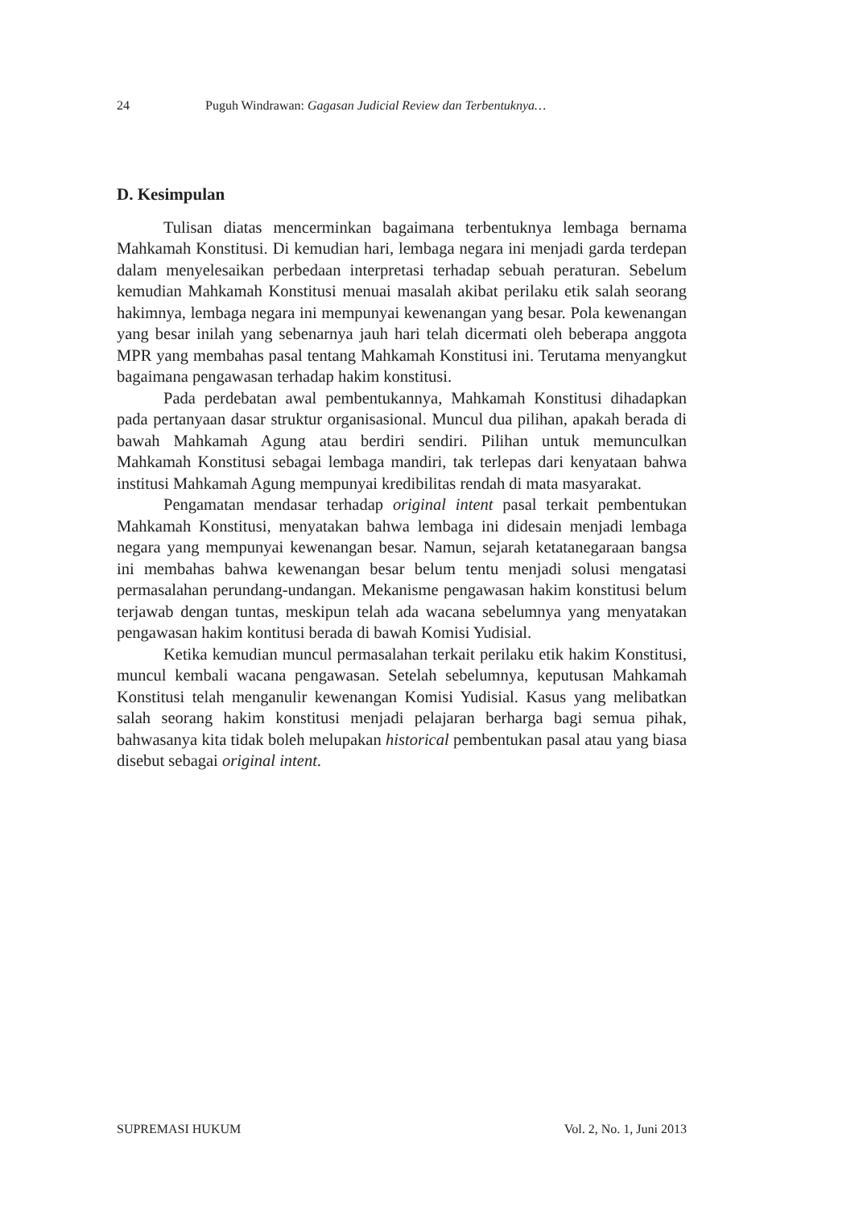24 Puguh Windrawan: Gagasan Judicial Review dan Terbentuknya…
D. Kesimpulan
Tulisan diatas mencerminkan bagaimana terbentuknya lembaga bernama Mahkamah Konstitusi. Di kemudian hari, lembaga negara ini menjadi garda terdepan dalam menyelesaikan perbedaan interpretasi terhadap sebuah peraturan. Sebelum kemudian Mahkamah Konstitusi menuai masalah akibat perilaku etik salah seorang hakimnya, lembaga negara ini mempunyai kewenangan yang besar. Pola kewenangan yang besar inilah yang sebenarnya jauh hari telah dicermati oleh beberapa anggota MPR yang membahas pasal tentang Mahkamah Konstitusi ini. Terutama menyangkut bagaimana pengawasan terhadap hakim konstitusi.
Pada perdebatan awal pembentukannya, Mahkamah Konstitusi dihadapkan pada pertanyaan dasar struktur organisasional. Muncul dua pilihan, apakah berada di bawah Mahkamah Agung atau berdiri sendiri. Pilihan untuk memunculkan Mahkamah Konstitusi sebagai lembaga mandiri, tak terlepas dari kenyataan bahwa institusi Mahkamah Agung mempunyai kredibilitas rendah di mata masyarakat.
Pengamatan mendasar terhadap original intent pasal terkait pembentukan Mahkamah Konstitusi, menyatakan bahwa lembaga ini didesain menjadi lembaga negara yang mempunyai kewenangan besar. Namun, sejarah ketatanegaraan bangsa ini membahas bahwa kewenangan besar belum tentu menjadi solusi mengatasi permasalahan perundang-undangan. Mekanisme pengawasan hakim konstitusi belum terjawab dengan tuntas, meskipun telah ada wacana sebelumnya yang menyatakan pengawasan hakim kontitusi berada di bawah Komisi Yudisial.
Ketika kemudian muncul permasalahan terkait perilaku etik hakim Konstitusi, muncul kembali wacana pengawasan. Setelah sebelumnya, keputusan Mahkamah Konstitusi telah menganulir kewenangan Komisi Yudisial. Kasus yang melibatkan salah seorang hakim konstitusi menjadi pelajaran berharga bagi semua pihak, bahwasanya kita tidak boleh melupakan historical pembentukan pasal atau yang biasa disebut sebagai original intent.
SUPREMASI HUKUM Vol. 2, No. 1, Juni 2013